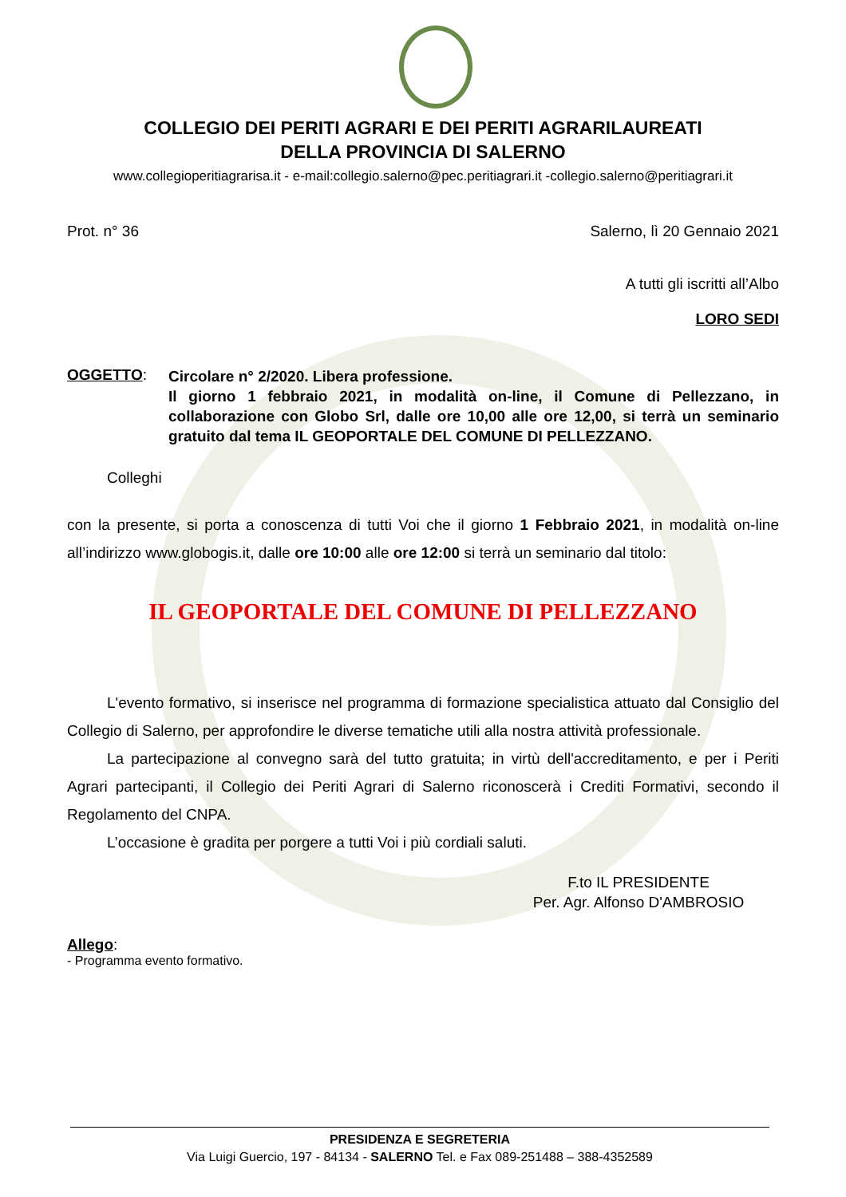COLLEGIO DEI PERITI AGRARI E DEI PERITI AGRARILAUREATI
DELLA PROVINCIA DI SALERNO
www.collegioperitiagrarisa.it - e-mail:collegio.salerno@pec.peritiagrari.it -collegio.salerno@peritiagrari.it
Prot. n° 36 Salerno, lì 20 Gennaio 2021
A tutti gli iscritti all’Albo
LORO SEDI
OGGETTO:
Circolare n° 2/2020. Libera professione.
Il giorno 1 febbraio 2021, in modalità on-line, il Comune di Pellezzano, in collaborazione con Globo Srl, dalle ore 10,00 alle ore 12,00, si terrà un seminario gratuito dal tema IL GEOPORTALE DEL COMUNE DI PELLEZZANO.
Colleghi
con la presente, si porta a conoscenza di tutti Voi che il giorno 1 Febbraio 2021, in modalità on-line all’indirizzo www.globogis.it, dalle ore 10:00 alle ore 12:00 si terrà un seminario dal titolo:
IL GEOPORTALE DEL COMUNE DI PELLEZZANO
L'evento formativo, si inserisce nel programma di formazione specialistica attuato dal Consiglio del Collegio di Salerno, per approfondire le diverse tematiche utili alla nostra attività professionale.
La partecipazione al convegno sarà del tutto gratuita; in virtù dell'accreditamento, e per i Periti Agrari partecipanti, il Collegio dei Periti Agrari di Salerno riconoscerà i Crediti Formativi, secondo il Regolamento del CNPA.
L’occasione è gradita per porgere a tutti Voi i più cordiali saluti.
F.to IL PRESIDENTE
Per. Agr. Alfonso D'AMBROSIO
Allego:
- Programma evento formativo.
PRESIDENZA E SEGRETERIA
Via Luigi Guercio, 197 - 84134 - SALERNO Tel. e Fax 089-251488 – 388-4352589